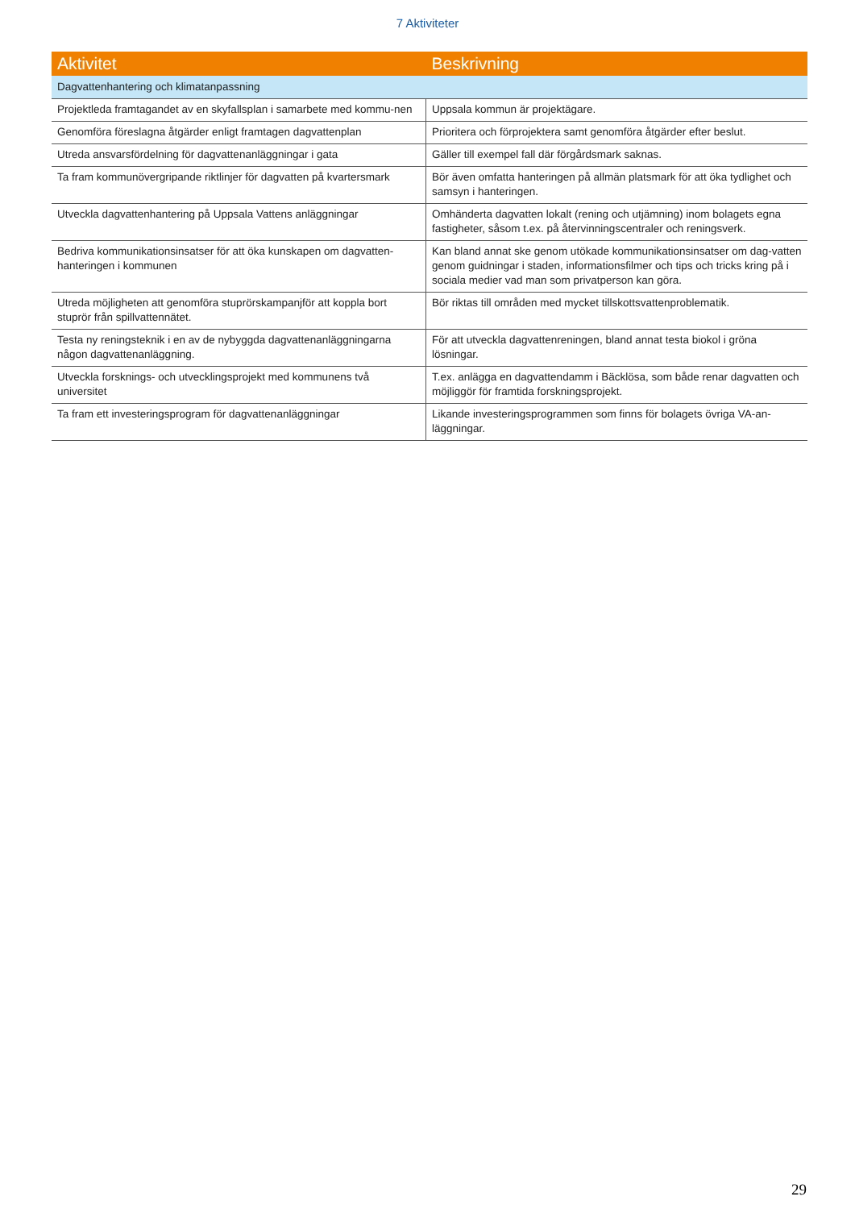7 Aktiviteter
| Aktivitet | Beskrivning |
| --- | --- |
| Dagvattenhantering och klimatanpassning | |
| Projektleda framtagandet av en skyfallsplan i samarbete med kommu-nen | Uppsala kommun är projektägare. |
| Genomföra föreslagna åtgärder enligt framtagen dagvattenplan | Prioritera och förprojektera samt genomföra åtgärder efter beslut. |
| Utreda ansvarsfördelning för dagvattenanläggningar i gata | Gäller till exempel fall där förgårdsmark saknas. |
| Ta fram kommunövergripande riktlinjer för dagvatten på kvartersmark | Bör även omfatta hanteringen på allmän platsmark för att öka tydlighet och samsyn i hanteringen. |
| Utveckla dagvattenhantering på Uppsala Vattens anläggningar | Omhänderta dagvatten lokalt (rening och utjämning) inom bolagets egna fastigheter, såsom t.ex. på återvinningscentraler och reningsverk. |
| Bedriva kommunikationsinsatser för att öka kunskapen om dagvatten-hanteringen i kommunen | Kan bland annat ske genom utökade kommunikationsinsatser om dag-vatten genom guidningar i staden, informationsfilmer och tips och tricks kring på i sociala medier vad man som privatperson kan göra. |
| Utreda möjligheten att genomföra stuprörskampanjför att koppla bort stuprör från spillvattennätet. | Bör riktas till områden med mycket tillskottsvattenproblematik. |
| Testa ny reningsteknik i en av de nybyggda dagvattenanläggningarna någon dagvattenanläggning. | För att utveckla dagvattenreningen, bland annat testa biokol i gröna lösningar. |
| Utveckla forsknings- och utvecklingsprojekt med kommunens två universitet | T.ex. anlägga en dagvattendamm i Bäcklösa, som både renar dagvatten och möjliggör för framtida forskningsprojekt. |
| Ta fram ett investeringsprogram för dagvattenanläggningar | Likande investeringsprogrammen som finns för bolagets övriga VA-an-läggningar. |
29